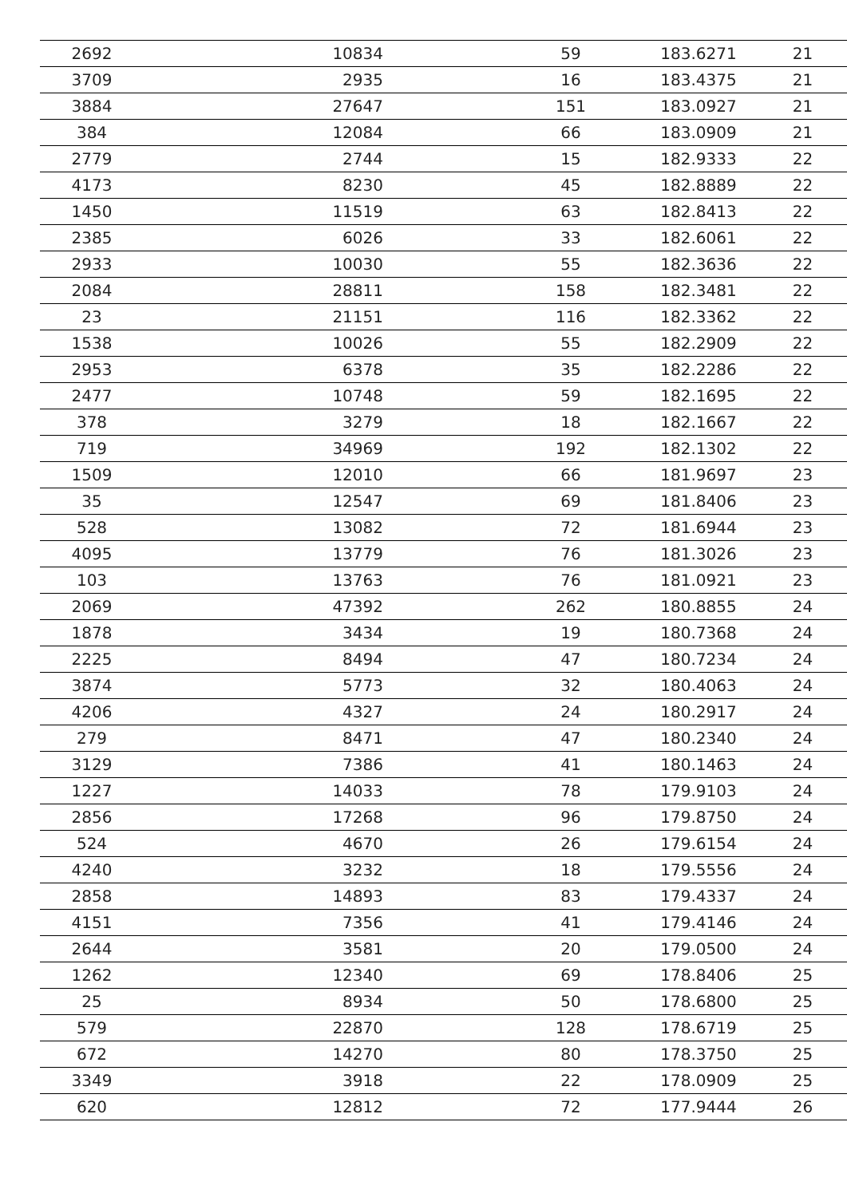| 2692 | 10834 | 59 | 183.6271 | 21 |
| 3709 | 2935 | 16 | 183.4375 | 21 |
| 3884 | 27647 | 151 | 183.0927 | 21 |
| 384 | 12084 | 66 | 183.0909 | 21 |
| 2779 | 2744 | 15 | 182.9333 | 22 |
| 4173 | 8230 | 45 | 182.8889 | 22 |
| 1450 | 11519 | 63 | 182.8413 | 22 |
| 2385 | 6026 | 33 | 182.6061 | 22 |
| 2933 | 10030 | 55 | 182.3636 | 22 |
| 2084 | 28811 | 158 | 182.3481 | 22 |
| 23 | 21151 | 116 | 182.3362 | 22 |
| 1538 | 10026 | 55 | 182.2909 | 22 |
| 2953 | 6378 | 35 | 182.2286 | 22 |
| 2477 | 10748 | 59 | 182.1695 | 22 |
| 378 | 3279 | 18 | 182.1667 | 22 |
| 719 | 34969 | 192 | 182.1302 | 22 |
| 1509 | 12010 | 66 | 181.9697 | 23 |
| 35 | 12547 | 69 | 181.8406 | 23 |
| 528 | 13082 | 72 | 181.6944 | 23 |
| 4095 | 13779 | 76 | 181.3026 | 23 |
| 103 | 13763 | 76 | 181.0921 | 23 |
| 2069 | 47392 | 262 | 180.8855 | 24 |
| 1878 | 3434 | 19 | 180.7368 | 24 |
| 2225 | 8494 | 47 | 180.7234 | 24 |
| 3874 | 5773 | 32 | 180.4063 | 24 |
| 4206 | 4327 | 24 | 180.2917 | 24 |
| 279 | 8471 | 47 | 180.2340 | 24 |
| 3129 | 7386 | 41 | 180.1463 | 24 |
| 1227 | 14033 | 78 | 179.9103 | 24 |
| 2856 | 17268 | 96 | 179.8750 | 24 |
| 524 | 4670 | 26 | 179.6154 | 24 |
| 4240 | 3232 | 18 | 179.5556 | 24 |
| 2858 | 14893 | 83 | 179.4337 | 24 |
| 4151 | 7356 | 41 | 179.4146 | 24 |
| 2644 | 3581 | 20 | 179.0500 | 24 |
| 1262 | 12340 | 69 | 178.8406 | 25 |
| 25 | 8934 | 50 | 178.6800 | 25 |
| 579 | 22870 | 128 | 178.6719 | 25 |
| 672 | 14270 | 80 | 178.3750 | 25 |
| 3349 | 3918 | 22 | 178.0909 | 25 |
| 620 | 12812 | 72 | 177.9444 | 26 |